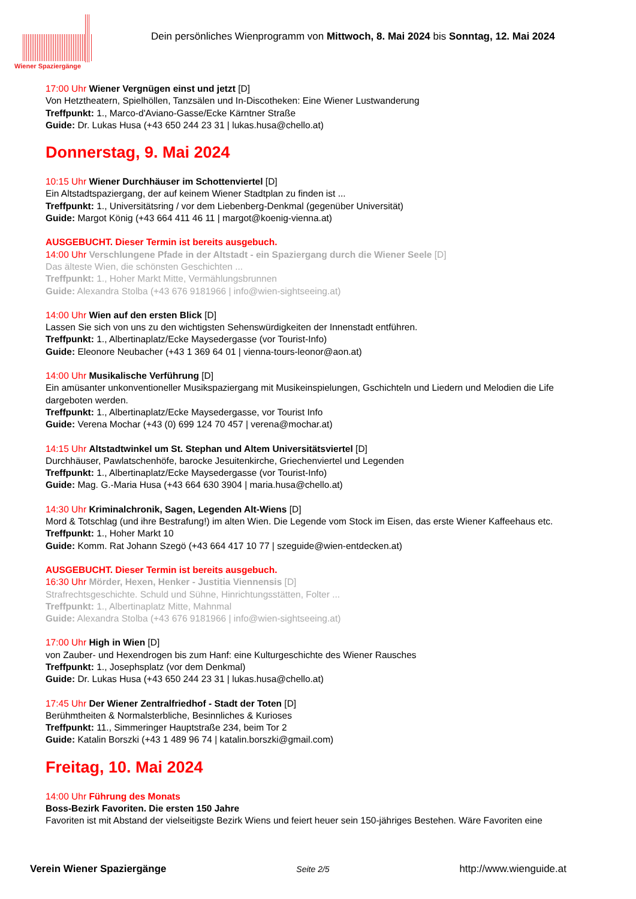Wiener Spaziergänge
Dein persönliches Wienprogramm von Mittwoch, 8. Mai 2024 bis Sonntag, 12. Mai 2024
17:00 Uhr Wiener Vergnügen einst und jetzt [D]
Von Hetztheatern, Spielhöllen, Tanzsälen und In-Discotheken: Eine Wiener Lustwanderung
Treffpunkt: 1., Marco-d'Aviano-Gasse/Ecke Kärntner Straße
Guide: Dr. Lukas Husa (+43 650 244 23 31 | lukas.husa@chello.at)
Donnerstag, 9. Mai 2024
10:15 Uhr Wiener Durchhäuser im Schottenviertel [D]
Ein Altstadtspaziergang, der auf keinem Wiener Stadtplan zu finden ist ...
Treffpunkt: 1., Universitätsring / vor dem Liebenberg-Denkmal (gegenüber Universität)
Guide: Margot König (+43 664 411 46 11 | margot@koenig-vienna.at)
AUSGEBUCHT. Dieser Termin ist bereits ausgebuch.
14:00 Uhr Verschlungene Pfade in der Altstadt - ein Spaziergang durch die Wiener Seele [D]
Das älteste Wien, die schönsten Geschichten ...
Treffpunkt: 1., Hoher Markt Mitte, Vermählungsbrunnen
Guide: Alexandra Stolba (+43 676 9181966 | info@wien-sightseeing.at)
14:00 Uhr Wien auf den ersten Blick [D]
Lassen Sie sich von uns zu den wichtigsten Sehenswürdigkeiten der Innenstadt entführen.
Treffpunkt: 1., Albertinaplatz/Ecke Maysedergasse (vor Tourist-Info)
Guide: Eleonore Neubacher (+43 1 369 64 01 | vienna-tours-leonor@aon.at)
14:00 Uhr Musikalische Verführung [D]
Ein amüsanter unkonventioneller Musikspaziergang mit Musikeinspielungen, Gschichteln und Liedern und Melodien die Life dargeboten werden.
Treffpunkt: 1., Albertinaplatz/Ecke Maysedergasse, vor Tourist Info
Guide: Verena Mochar (+43 (0) 699 124 70 457 | verena@mochar.at)
14:15 Uhr Altstadtwinkel um St. Stephan und Altem Universitätsviertel [D]
Durchhäuser, Pawlatschenhöfe, barocke Jesuitenkirche, Griechenviertel und Legenden
Treffpunkt: 1., Albertinaplatz/Ecke Maysedergasse (vor Tourist-Info)
Guide: Mag. G.-Maria Husa (+43 664 630 3904 | maria.husa@chello.at)
14:30 Uhr Kriminalchronik, Sagen, Legenden Alt-Wiens [D]
Mord & Totschlag (und ihre Bestrafung!) im alten Wien. Die Legende vom Stock im Eisen, das erste Wiener Kaffeehaus etc.
Treffpunkt: 1., Hoher Markt 10
Guide: Komm. Rat Johann Szegö (+43 664 417 10 77 | szeguide@wien-entdecken.at)
AUSGEBUCHT. Dieser Termin ist bereits ausgebuch.
16:30 Uhr Mörder, Hexen, Henker - Justitia Viennensis [D]
Strafrechtsgeschichte. Schuld und Sühne, Hinrichtungsstätten, Folter ...
Treffpunkt: 1., Albertinaplatz Mitte, Mahnmal
Guide: Alexandra Stolba (+43 676 9181966 | info@wien-sightseeing.at)
17:00 Uhr High in Wien [D]
von Zauber- und Hexendrogen bis zum Hanf: eine Kulturgeschichte des Wiener Rausches
Treffpunkt: 1., Josephsplatz (vor dem Denkmal)
Guide: Dr. Lukas Husa (+43 650 244 23 31 | lukas.husa@chello.at)
17:45 Uhr Der Wiener Zentralfriedhof - Stadt der Toten [D]
Berühmtheiten & Normalsterbliche, Besinnliches & Kurioses
Treffpunkt: 11., Simmeringer Hauptstraße 234, beim Tor 2
Guide: Katalin Borszki (+43 1 489 96 74 | katalin.borszki@gmail.com)
Freitag, 10. Mai 2024
14:00 Uhr Führung des Monats
Boss-Bezirk Favoriten. Die ersten 150 Jahre
Favoriten ist mit Abstand der vielseitigste Bezirk Wiens und feiert heuer sein 150-jähriges Bestehen. Wäre Favoriten eine
Verein Wiener Spaziergänge Seite 2/5 http://www.wienguide.at